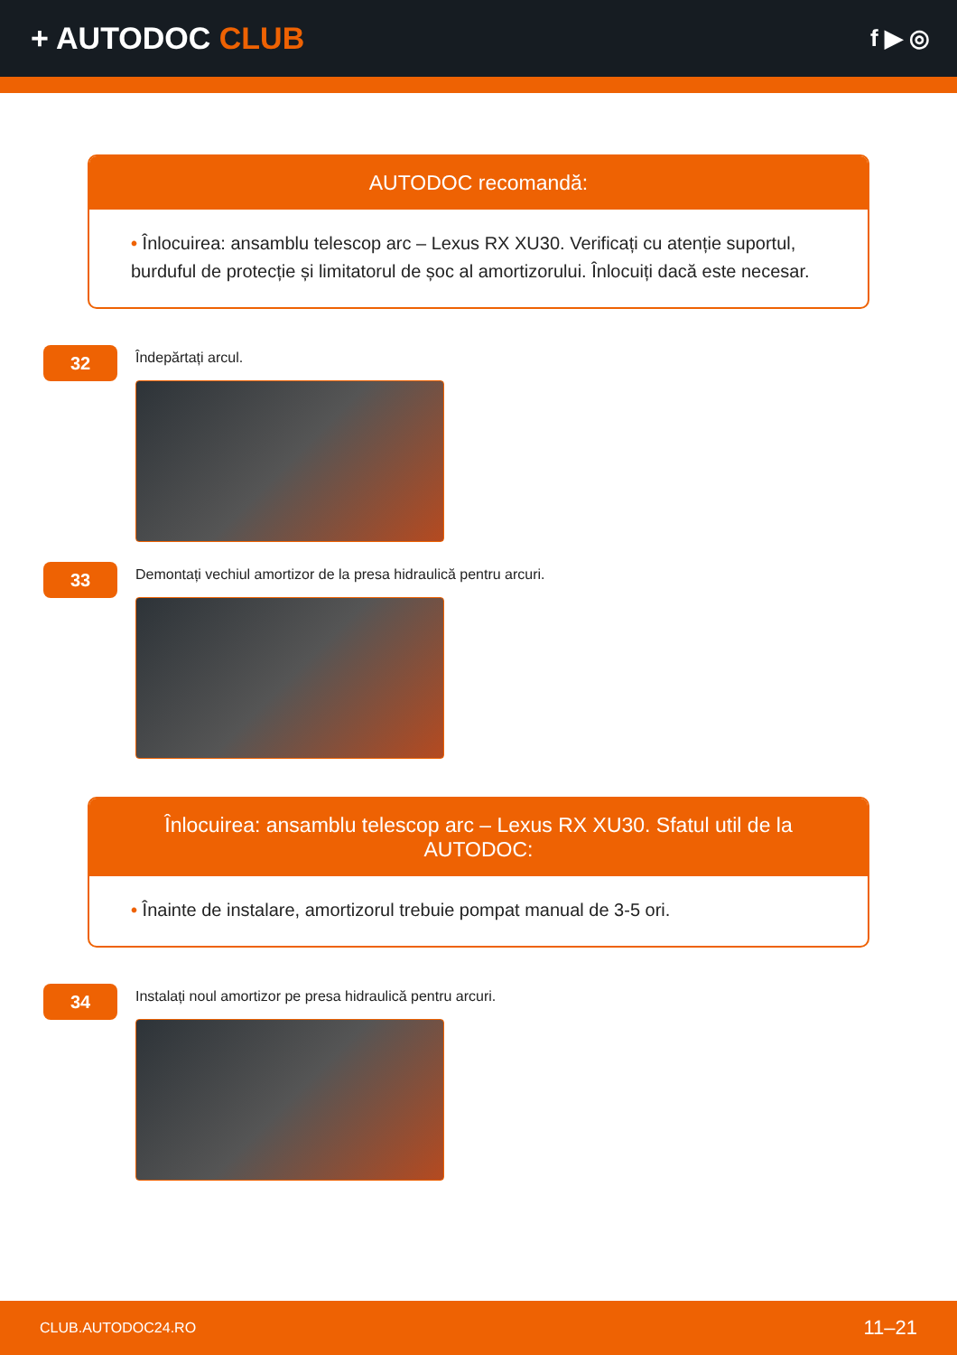+ AUTODOC CLUB
f ▶ ◎
AUTODOC recomandă:
• Înlocuirea: ansamblu telescop arc – Lexus RX XU30. Verificați cu atenție suportul, burduful de protecție și limitatorul de șoc al amortizorului. Înlocuiți dacă este necesar.
32
Îndepărtați arcul.
33
Demontați vechiul amortizor de la presa hidraulică pentru arcuri.
Înlocuirea: ansamblu telescop arc – Lexus RX XU30. Sfatul util de la AUTODOC:
• Înainte de instalare, amortizorul trebuie pompat manual de 3-5 ori.
34
Instalați noul amortizor pe presa hidraulică pentru arcuri.
CLUB.AUTODOC24.RO 11–21